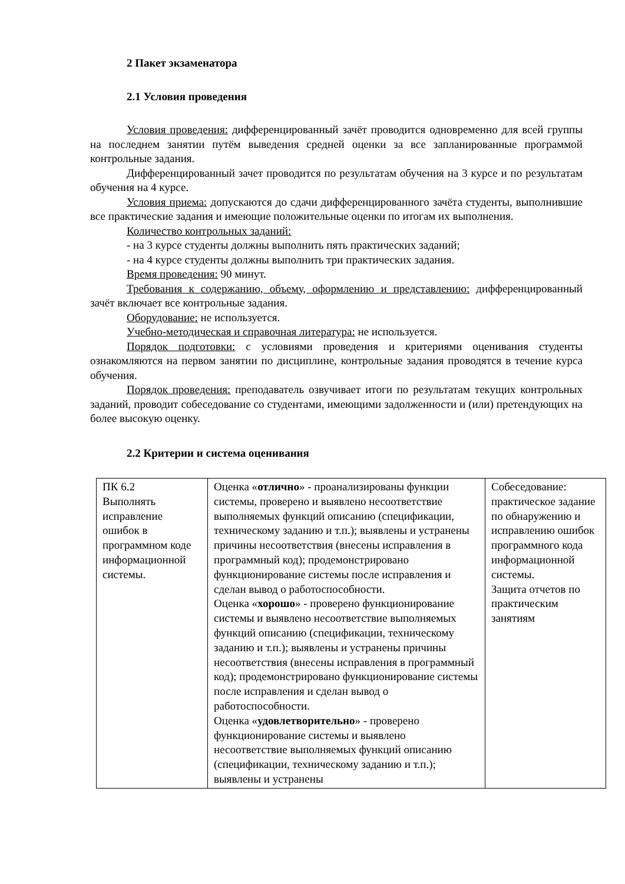2 Пакет экзаменатора
2.1 Условия проведения
Условия проведения: дифференцированный зачёт проводится одновременно для всей группы на последнем занятии путём выведения средней оценки за все запланированные программой контрольные задания.
Дифференцированный зачет проводится по результатам обучения на 3 курсе и по результатам обучения на 4 курсе.
Условия приема: допускаются до сдачи дифференцированного зачёта студенты, выполнившие все практические задания и имеющие положительные оценки по итогам их выполнения.
Количество контрольных заданий:
- на 3 курсе студенты должны выполнить пять практических заданий;
- на 4 курсе студенты должны выполнить три практических задания.
Время проведения: 90 минут.
Требования к содержанию, объему, оформлению и представлению: дифференцированный зачёт включает все контрольные задания.
Оборудование: не используется.
Учебно-методическая и справочная литература: не используется.
Порядок подготовки: с условиями проведения и критериями оценивания студенты ознакомляются на первом занятии по дисциплине, контрольные задания проводятся в течение курса обучения.
Порядок проведения: преподаватель озвучивает итоги по результатам текущих контрольных заданий, проводит собеседование со студентами, имеющими задолженности и (или) претендующих на более высокую оценку.
2.2 Критерии и система оценивания
| ПК 6.2 Выполнять исправление ошибок в программном коде информационной системы. | Оценка « отлично » - проанализированы функции системы, проверено и выявлено несоответствие выполняемых функций описанию (спецификации, техническому заданию и т.п.); выявлены и устранены причины несоответствия (внесены исправления в программный код); продемонстрировано функционирование системы после исправления и сделан вывод о работоспособности. Оценка « хорошо » - проверено функционирование системы и выявлено несоответствие выполняемых функций описанию (спецификации, техническому заданию и т.п.); выявлены и устранены причины несоответствия (внесены исправления в программный код); продемонстрировано функционирование системы после исправления и сделан вывод о работоспособности. Оценка « удовлетворительно » - проверено функционирование системы и выявлено несоответствие выполняемых функций описанию (спецификации, техническому заданию и т.п.); выявлены и устранены | Собеседование: практическое задание по обнаружению и исправлению ошибок программного кода информационной системы. Защита отчетов по практическим занятиям |